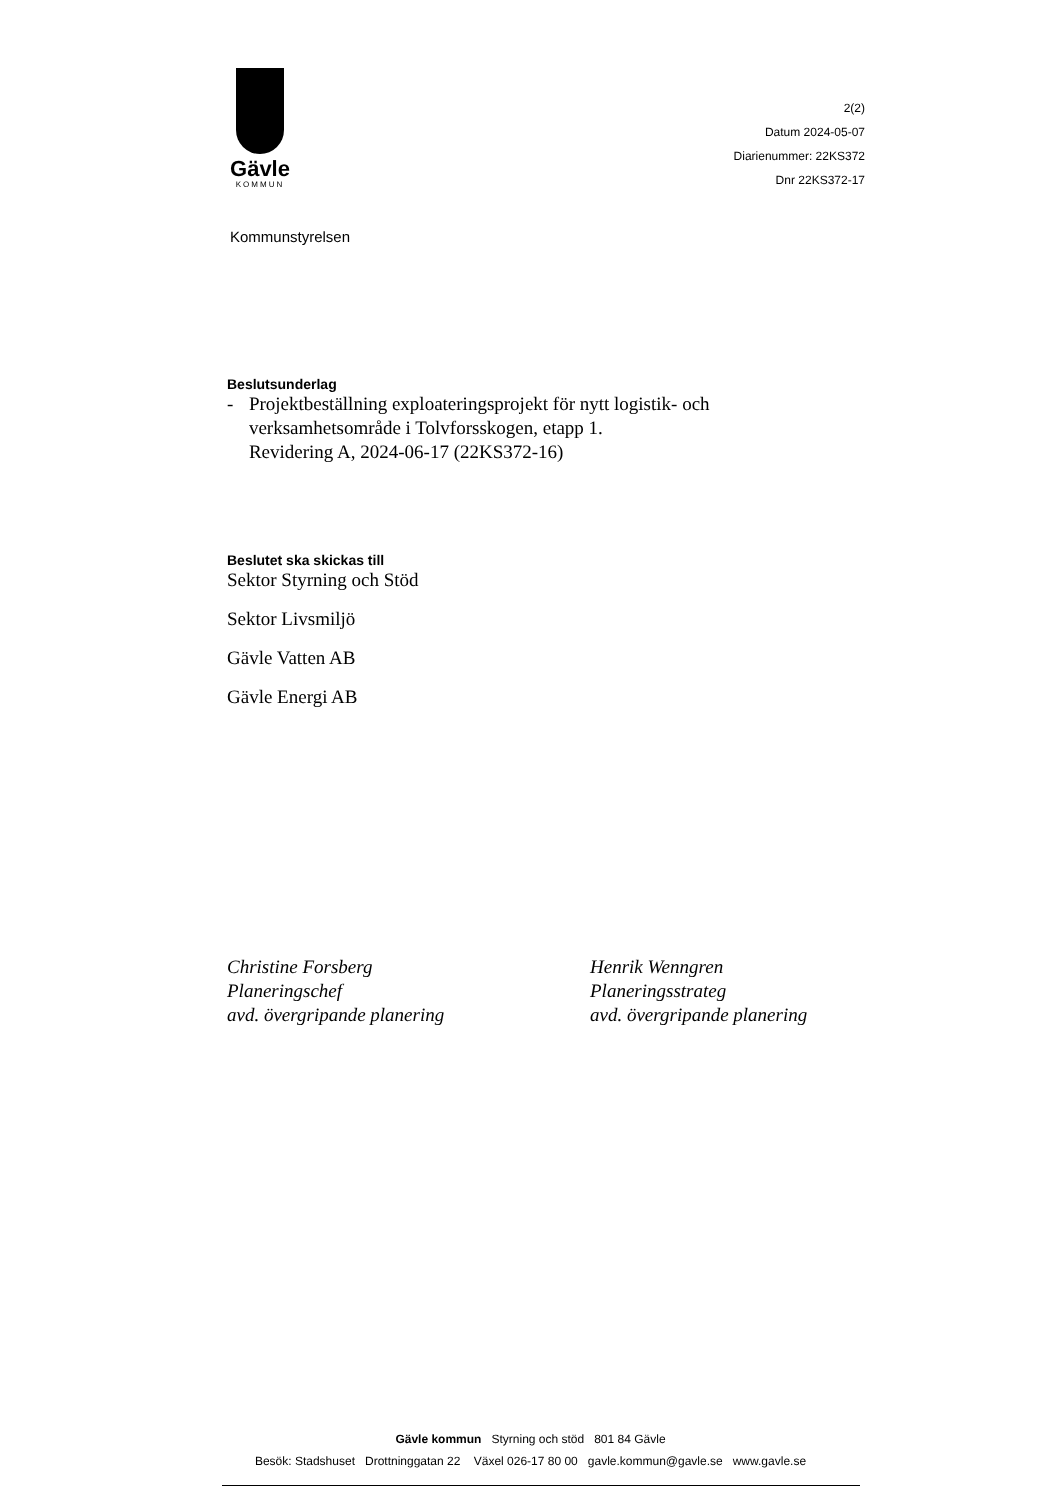Gävle
KOMMUN
2(2)
Datum 2024-05-07
Diarienummer: 22KS372
Dnr 22KS372-17
Kommunstyrelsen
Beslutsunderlag
- Projektbeställning exploateringsprojekt för nytt logistik- och verksamhetsområde i Tolvforsskogen, etapp 1.
Revidering A, 2024-06-17 (22KS372-16)
Beslutet ska skickas till
Sektor Styrning och Stöd
Sektor Livsmiljö
Gävle Vatten AB
Gävle Energi AB
Christine Forsberg
Planeringschef
avd. övergripande planering
Henrik Wenngren
Planeringsstrateg
avd. övergripande planering
Gävle kommun Styrning och stöd 801 84 Gävle
Besök: Stadshuset Drottninggatan 22 Växel 026-17 80 00 gavle.kommun@gavle.se www.gavle.se